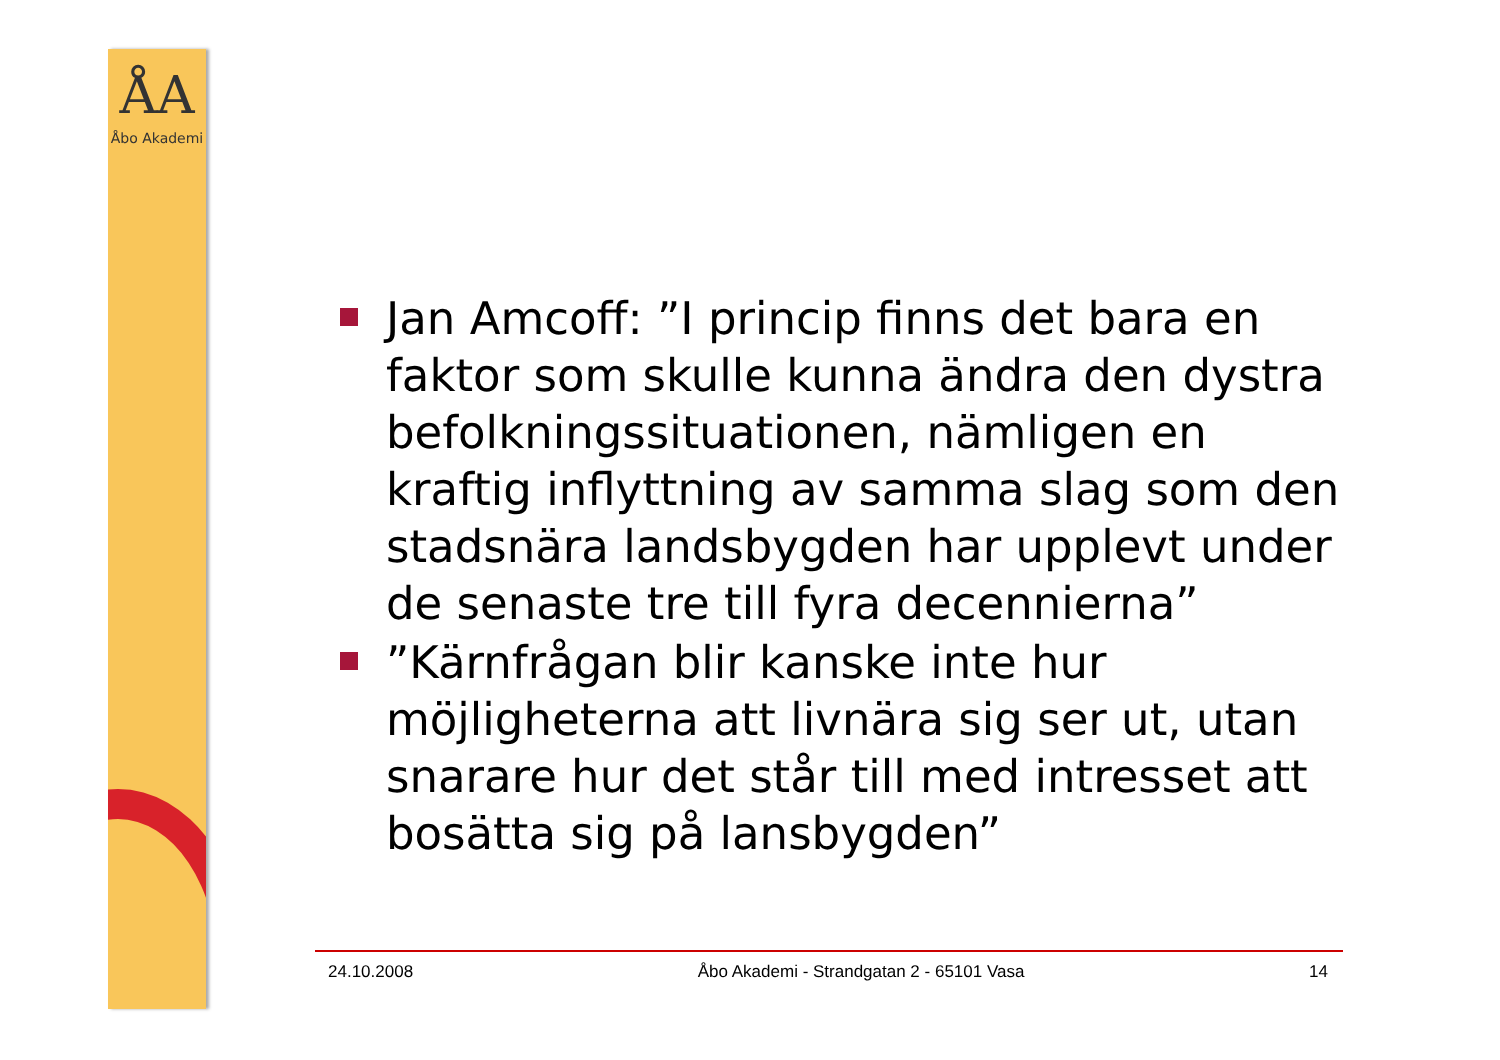ÅA
Åbo Akademi
Jan Amcoff: ”I princip finns det bara en faktor som skulle kunna ändra den dystra befolkningssituationen, nämligen en kraftig inflyttning av samma slag som den stadsnära landsbygden har upplevt under de senaste tre till fyra decennierna”
”Kärnfrågan blir kanske inte hur möjligheterna att livnära sig ser ut, utan snarare hur det står till med intresset att bosätta sig på lansbygden”
24.10.2008 Åbo Akademi - Strandgatan 2 - 65101 Vasa 14